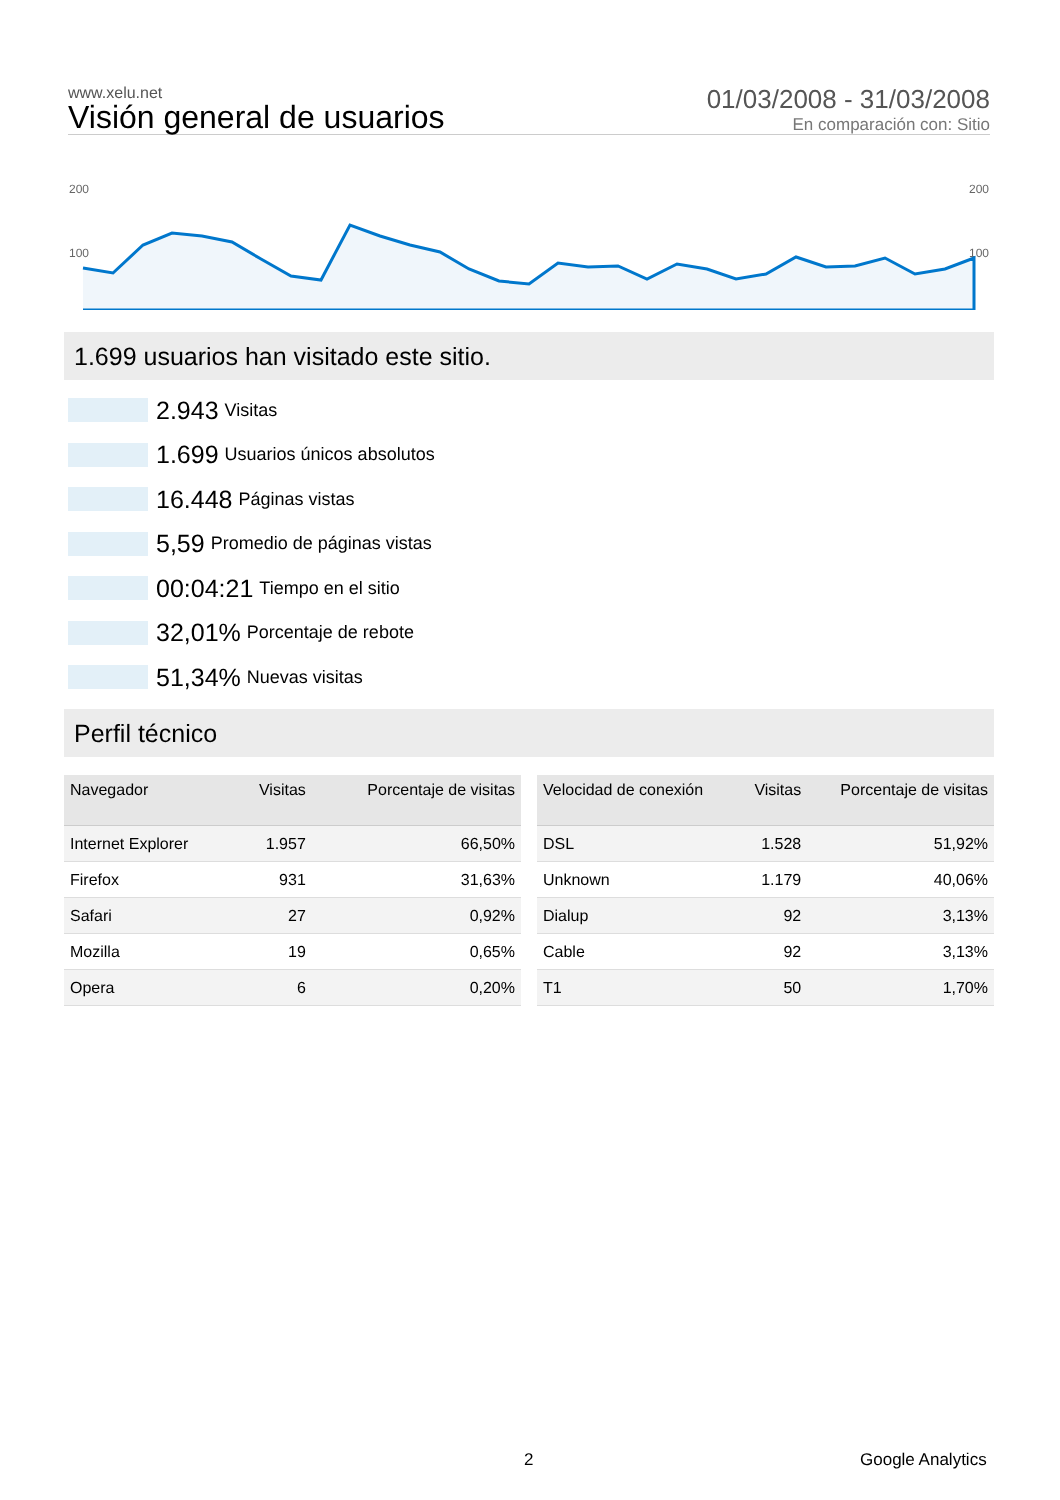www.xelu.net
Visión general de usuarios
01/03/2008 - 31/03/2008
En comparación con: Sitio
200
200
100
100
1.699 usuarios han visitado este sitio.
2.943 Visitas
1.699 Usuarios únicos absolutos
16.448 Páginas vistas
5,59 Promedio de páginas vistas
00:04:21 Tiempo en el sitio
32,01% Porcentaje de rebote
51,34% Nuevas visitas
Perfil técnico
| Navegador | Visitas | Porcentaje de visitas |
| --- | --- | --- |
| Internet Explorer | 1.957 | 66,50% |
| Firefox | 931 | 31,63% |
| Safari | 27 | 0,92% |
| Mozilla | 19 | 0,65% |
| Opera | 6 | 0,20% |
| Velocidad de conexión | Visitas | Porcentaje de visitas |
| --- | --- | --- |
| DSL | 1.528 | 51,92% |
| Unknown | 1.179 | 40,06% |
| Dialup | 92 | 3,13% |
| Cable | 92 | 3,13% |
| T1 | 50 | 1,70% |
2 Google Analytics